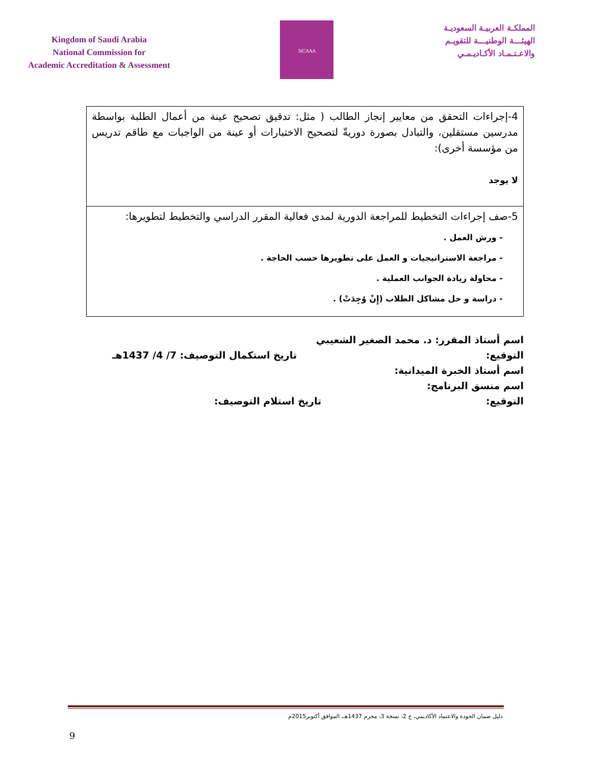Kingdom of Saudi Arabia
National Commission for
Academic Accreditation & Assessment
NCAAA
المملكـة العربيـة السعوديـة
الهيئـــة الوطنيـــة للتقويـم
والاعـتـمـاد الأكـاديـمـي
| 4-إجراءات التحقق من معايير إنجاز الطالب ( مثل: تدقيق تصحيح عينة من أعمال الطلبة بواسطة مدرسين مستقلين، والتبادل بصورة دوريةّ لتصحيح الاختبارات أو عينة من الواجبات مع طاقم تدريس من مؤسسة أخرى): لا يوجد |
| 5-صف إجراءات التخطيط للمراجعة الدورية لمدى فعالية المقرر الدراسي والتخطيط لتطويرها: - ورش العمل . - مراجعة الاستراتيجيات و العمل على تطويرها حسب الحاجة . - محاولة زيادة الجوانب العملية . - دراسة و حل مشاكل الطلاب (إِنْ وُجِدَتْ) . |
اسم أستاذ المقرر: د. محمد الصغير الشعيبي
التوقيع: تاريخ استكمال التوصيف: 7/ 4/ 1437هـ
اسم أستاذ الخبرة الميدانية:
اسم منسق البرنامج:
التوقيع: تاريخ استلام التوصيف:
دليل ضمان الجودة والاعتماد الأكاديمي، ج 2، نسخة 3، محرم 1437هـ، الموافق أكتوبر2015م
9